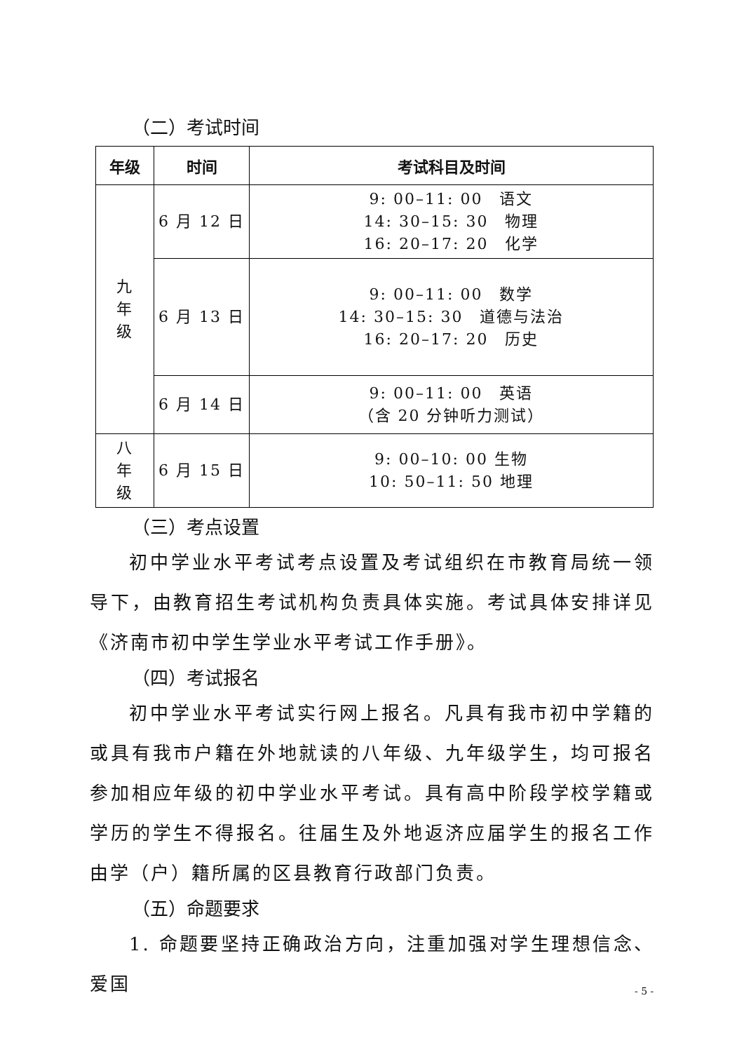（二）考试时间
| 年级 | 时间 | 考试科目及时间 |
| --- | --- | --- |
| 九 年 级 | 6 月 12 日 | 9: 00–11: 00 语文 14: 30–15: 30 物理 16: 20–17: 20 化学 |
| | 6 月 13 日 | 9: 00–11: 00 数学 14: 30–15: 30 道德与法治 16: 20–17: 20 历史 |
| | 6 月 14 日 | 9: 00–11: 00 英语 （含 20 分钟听力测试） |
| 八 年 级 | 6 月 15 日 | 9: 00–10: 00 生物 10: 50–11: 50 地理 |
（三）考点设置
初中学业水平考试考点设置及考试组织在市教育局统一领导下，由教育招生考试机构负责具体实施。考试具体安排详见《济南市初中学生学业水平考试工作手册》。
（四）考试报名
初中学业水平考试实行网上报名。凡具有我市初中学籍的或具有我市户籍在外地就读的八年级、九年级学生，均可报名参加相应年级的初中学业水平考试。具有高中阶段学校学籍或学历的学生不得报名。往届生及外地返济应届学生的报名工作由学（户）籍所属的区县教育行政部门负责。
（五）命题要求
1. 命题要坚持正确政治方向，注重加强对学生理想信念、爱国
- 5 -